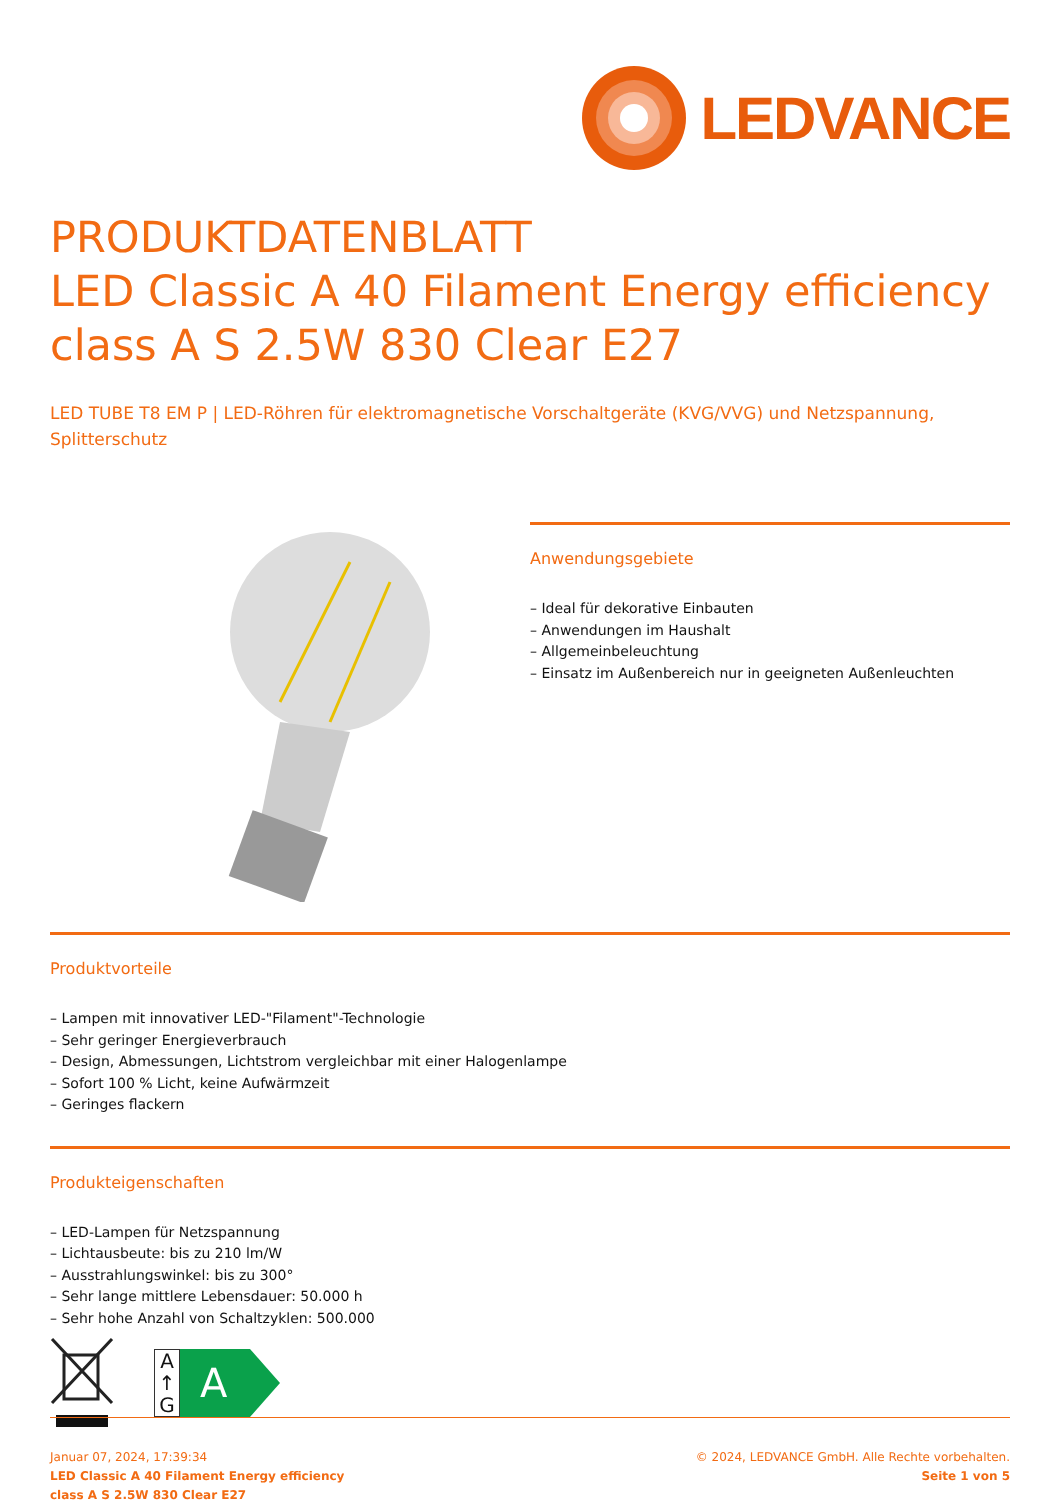LEDVANCE
PRODUKTDATENBLATT
LED Classic A 40 Filament Energy efficiency class A S 2.5W 830 Clear E27
LED TUBE T8 EM P | LED-Röhren für elektromagnetische Vorschaltgeräte (KVG/VVG) und Netzspannung, Splitterschutz
Anwendungsgebiete
– Ideal für dekorative Einbauten
– Anwendungen im Haushalt
– Allgemeinbeleuchtung
– Einsatz im Außenbereich nur in geeigneten Außenleuchten
Produktvorteile
– Lampen mit innovativer LED-"Filament"-Technologie
– Sehr geringer Energieverbrauch
– Design, Abmessungen, Lichtstrom vergleichbar mit einer Halogenlampe
– Sofort 100 % Licht, keine Aufwärmzeit
– Geringes flackern
Produkteigenschaften
– LED-Lampen für Netzspannung
– Lichtausbeute: bis zu 210 lm/W
– Ausstrahlungswinkel: bis zu 300°
– Sehr lange mittlere Lebensdauer: 50.000 h
– Sehr hohe Anzahl von Schaltzyklen: 500.000
A
↑
G
A
Januar 07, 2024, 17:39:34
LED Classic A 40 Filament Energy efficiency
class A S 2.5W 830 Clear E27
© 2024, LEDVANCE GmbH. Alle Rechte vorbehalten.
Seite 1 von 5